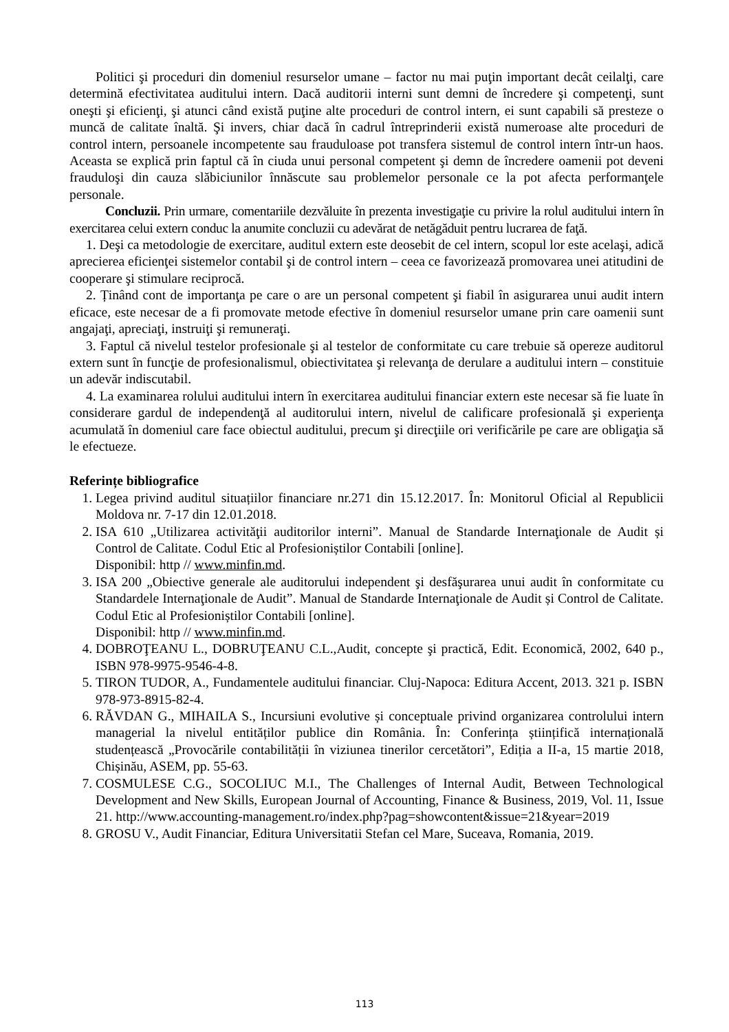Politici şi proceduri din domeniul resurselor umane – factor nu mai puţin important decât ceilalţi, care determină efectivitatea auditului intern. Dacă auditorii interni sunt demni de încredere şi competenţi, sunt oneşti şi eficienţi, şi atunci când există puţine alte proceduri de control intern, ei sunt capabili să presteze o muncă de calitate înaltă. Şi invers, chiar dacă în cadrul întreprinderii există numeroase alte proceduri de control intern, persoanele incompetente sau frauduloase pot transfera sistemul de control intern într-un haos. Aceasta se explică prin faptul că în ciuda unui personal competent şi demn de încredere oamenii pot deveni frauduloşi din cauza slăbiciunilor înnăscute sau problemelor personale ce la pot afecta performanţele personale.
Concluzii. Prin urmare, comentariile dezvăluite în prezenta investigaţie cu privire la rolul auditului intern în exercitarea celui extern conduc la anumite concluzii cu adevărat de netăgăduit pentru lucrarea de faţă.
1. Deşi ca metodologie de exercitare, auditul extern este deosebit de cel intern, scopul lor este acelaşi, adică aprecierea eficienţei sistemelor contabil şi de control intern – ceea ce favorizează promovarea unei atitudini de cooperare şi stimulare reciprocă.
2. Ținând cont de importanţa pe care o are un personal competent şi fiabil în asigurarea unui audit intern eficace, este necesar de a fi promovate metode efective în domeniul resurselor umane prin care oamenii sunt angajaţi, apreciaţi, instruiţi şi remuneraţi.
3. Faptul că nivelul testelor profesionale şi al testelor de conformitate cu care trebuie să opereze auditorul extern sunt în funcţie de profesionalismul, obiectivitatea şi relevanţa de derulare a auditului intern – constituie un adevăr indiscutabil.
4. La examinarea rolului auditului intern în exercitarea auditului financiar extern este necesar să fie luate în considerare gardul de independenţă al auditorului intern, nivelul de calificare profesională şi experienţa acumulată în domeniul care face obiectul auditului, precum şi direcţiile ori verificările pe care are obligaţia să le efectueze.
Referințe bibliografice
1. Legea privind auditul situațiilor financiare nr.271 din 15.12.2017. În: Monitorul Oficial al Republicii Moldova nr. 7-17 din 12.01.2018.
2. ISA 610 „Utilizarea activităţii auditorilor interni”. Manual de Standarde Internaţionale de Audit și Control de Calitate. Codul Etic al Profesioniștilor Contabili [online].
Disponibil: http // www.minfin.md.
3. ISA 200 „Obiective generale ale auditorului independent şi desfăşurarea unui audit în conformitate cu Standardele Internaţionale de Audit”. Manual de Standarde Internaţionale de Audit și Control de Calitate. Codul Etic al Profesioniștilor Contabili [online].
Disponibil: http // www.minfin.md.
4. DOBROŢEANU L., DOBRUŢEANU C.L.,Audit, concepte şi practică, Edit. Economică, 2002, 640 p., ISBN 978-9975-9546-4-8.
5. TIRON TUDOR, A., Fundamentele auditului financiar. Cluj-Napoca: Editura Accent, 2013. 321 p. ISBN 978-973-8915-82-4.
6. RĂVDAN G., MIHAILA S., Incursiuni evolutive și conceptuale privind organizarea controlului intern managerial la nivelul entităților publice din România. În: Conferința științifică internațională studențească „Provocările contabilității în viziunea tinerilor cercetători”, Ediția a II-a, 15 martie 2018, Chișinău, ASEM, pp. 55-63.
7. COSMULESE C.G., SOCOLIUC M.I., The Challenges of Internal Audit, Between Technological Development and New Skills, European Journal of Accounting, Finance & Business, 2019, Vol. 11, Issue 21. http://www.accounting-management.ro/index.php?pag=showcontent&issue=21&year=2019
8. GROSU V., Audit Financiar, Editura Universitatii Stefan cel Mare, Suceava, Romania, 2019.
113